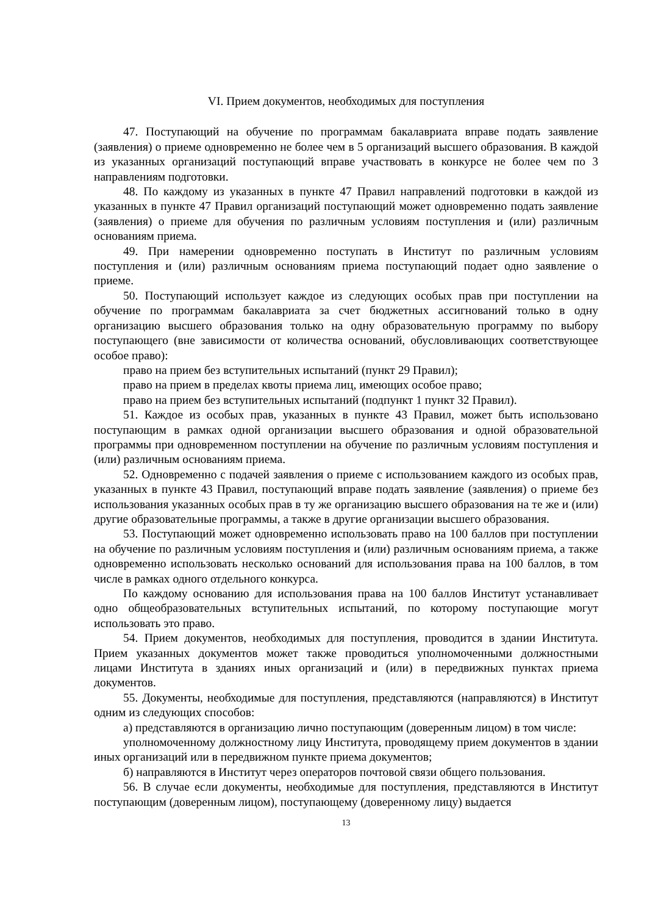VI. Прием документов, необходимых для поступления
47. Поступающий на обучение по программам бакалавриата вправе подать заявление (заявления) о приеме одновременно не более чем в 5 организаций высшего образования. В каждой из указанных организаций поступающий вправе участвовать в конкурсе не более чем по 3 направлениям подготовки.
48. По каждому из указанных в пункте 47 Правил направлений подготовки в каждой из указанных в пункте 47 Правил организаций поступающий может одновременно подать заявление (заявления) о приеме для обучения по различным условиям поступления и (или) различным основаниям приема.
49. При намерении одновременно поступать в Институт по различным условиям поступления и (или) различным основаниям приема поступающий подает одно заявление о приеме.
50. Поступающий использует каждое из следующих особых прав при поступлении на обучение по программам бакалавриата за счет бюджетных ассигнований только в одну организацию высшего образования только на одну образовательную программу по выбору поступающего (вне зависимости от количества оснований, обусловливающих соответствующее особое право):
право на прием без вступительных испытаний (пункт 29 Правил);
право на прием в пределах квоты приема лиц, имеющих особое право;
право на прием без вступительных испытаний (подпункт 1 пункт 32 Правил).
51. Каждое из особых прав, указанных в пункте 43 Правил, может быть использовано поступающим в рамках одной организации высшего образования и одной образовательной программы при одновременном поступлении на обучение по различным условиям поступления и (или) различным основаниям приема.
52. Одновременно с подачей заявления о приеме с использованием каждого из особых прав, указанных в пункте 43 Правил, поступающий вправе подать заявление (заявления) о приеме без использования указанных особых прав в ту же организацию высшего образования на те же и (или) другие образовательные программы, а также в другие организации высшего образования.
53. Поступающий может одновременно использовать право на 100 баллов при поступлении на обучение по различным условиям поступления и (или) различным основаниям приема, а также одновременно использовать несколько оснований для использования права на 100 баллов, в том числе в рамках одного отдельного конкурса.
По каждому основанию для использования права на 100 баллов Институт устанавливает одно общеобразовательных вступительных испытаний, по которому поступающие могут использовать это право.
54. Прием документов, необходимых для поступления, проводится в здании Института. Прием указанных документов может также проводиться уполномоченными должностными лицами Института в зданиях иных организаций и (или) в передвижных пунктах приема документов.
55. Документы, необходимые для поступления, представляются (направляются) в Институт одним из следующих способов:
а) представляются в организацию лично поступающим (доверенным лицом) в том числе:
уполномоченному должностному лицу Института, проводящему прием документов в здании иных организаций или в передвижном пункте приема документов;
б) направляются в Институт через операторов почтовой связи общего пользования.
56. В случае если документы, необходимые для поступления, представляются в Институт поступающим (доверенным лицом), поступающему (доверенному лицу) выдается
13